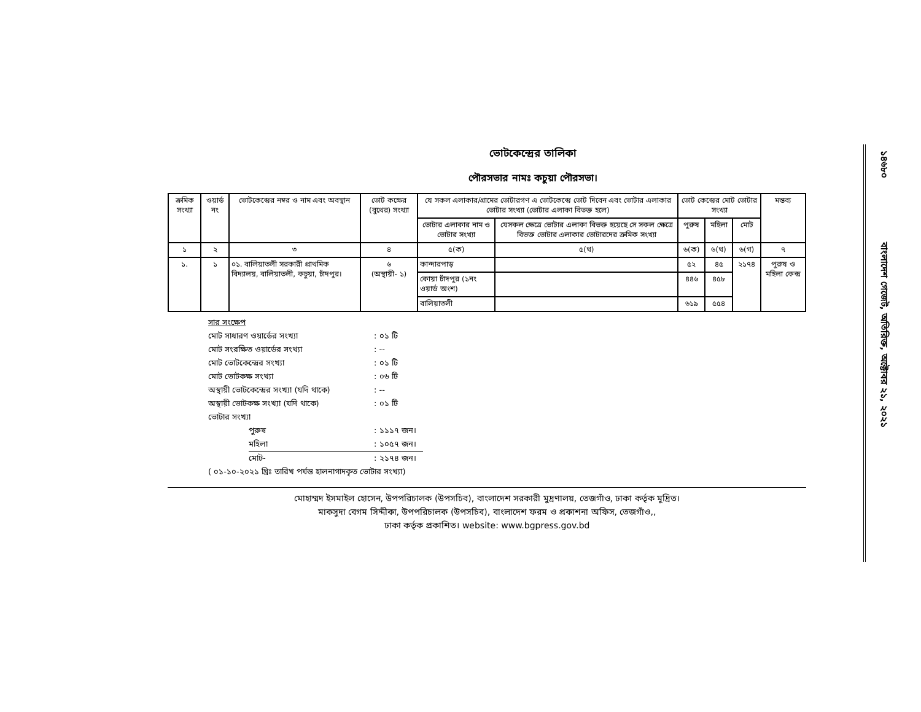ভোটকেন্দ্রের তালিকা
পৌরসভার নামঃ কচুয়া পৌরসভা।
| ক্রমিক সংখ্যা | ওয়ার্ড নং | ভোটকেন্দ্রের নম্বর ও নাম এবং অবস্থান | ভোট কক্ষের (বুথের) সংখ্যা | যে সকল এলাকার/গ্রামের ভোটারগণ এ ভোটকেন্দ্রে ভোট দিবেন এবং ভোটার এলাকার ভোটার সংখ্যা (ভোটার এলাকা বিভক্ত হলে) | | ভোট কেন্দ্রের মোট ভোটার সংখ্যা | | | মন্তব্য |
| --- | --- | --- | --- | --- | --- | --- | --- | --- | --- |
| | | | | ভোটার এলাকার নাম ও ভোটার সংখ্যা | যেসকল ক্ষেত্রে ভোটার এলাকা বিভক্ত হয়েছে সে সকল ক্ষেত্রে বিভক্ত ভোটার এলাকার ভোটারদের ক্রমিক সংখ্যা | পুরুষ | মহিলা | মোট | |
| ১ | ২ | ৩ | ৪ | ৫(ক) | ৫(খ) | ৬(ক) | ৬(খ) | ৬(গ) | ৭ |
| ১. | ১ | ০১. বালিয়াতলী সরকারী প্রাথমিক বিদ্যালয়, বালিয়াতলী, কচুয়া, চাঁদপুর। | ৬ (অস্থায়ী- ১) | কান্দারপাড় | | ৫২ | ৪৫ | ২১৭৪ | পুরুষ ও মহিলা কেন্দ্র |
| | | | | কোয়া চাঁদপুর (১নং ওয়ার্ড অংশ) | | ৪৪৬ | ৪৫৮ | | |
| | | | | বালিয়াতলী | | ৬১৯ | ৫৫৪ | | |
সার সংক্ষেপ
মোট সাধারণ ওয়ার্ডের সংখ্যা: ০১ টি
মোট সংরক্ষিত ওয়ার্ডের সংখ্যা: --
মোট ভোটকেন্দ্রের সংখ্যা: ০১ টি
মোট ভোটকক্ষ সংখ্যা: ০৬ টি
অস্থায়ী ভোটকেন্দ্রের সংখ্যা (যদি থাকে): --
অস্থায়ী ভোটকক্ষ সংখ্যা (যদি থাকে): ০১ টি
ভোটার সংখ্যা
পুরুষ: ১১১৭ জন।
মহিলা: ১০৫৭ জন।
মোট-: ২১৭৪ জন।
( ০১-১০-২০২১ খ্রিঃ তারিখ পর্যন্ত হালনাগাদকৃত ভোটার সংখ্যা)
মোহাম্মদ ইসমাইল হোসেন, উপপরিচালক (উপসচিব), বাংলাদেশ সরকারী মুদ্রণালয়, তেজগাঁও, ঢাকা কর্তৃক মুদ্রিত।
মাকসুদা বেগম সিদ্দীকা, উপপরিচালক (উপসচিব), বাংলাদেশ ফরম ও প্রকাশনা অফিস, তেজগাঁও,,
ঢাকা কর্তৃক প্রকাশিত। website: www.bgpress.gov.bd
১৪৬৮০ বাংলাদেশ গেজেট, অতিরিক্ত, অক্টোবর ২১, ২০২১